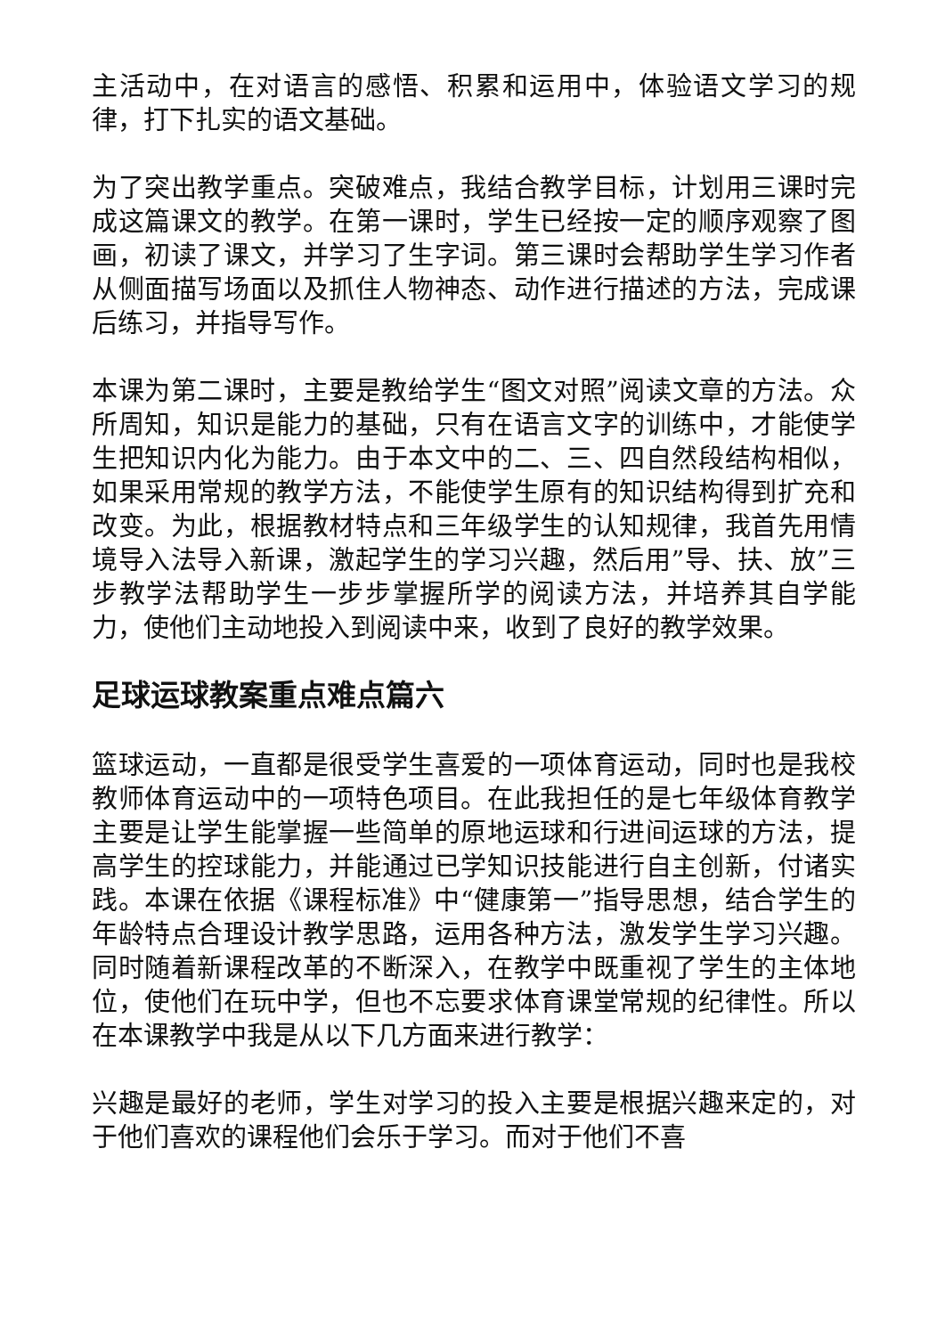主活动中，在对语言的感悟、积累和运用中，体验语文学习的规律，打下扎实的语文基础。
为了突出教学重点。突破难点，我结合教学目标，计划用三课时完成这篇课文的教学。在第一课时，学生已经按一定的顺序观察了图画，初读了课文，并学习了生字词。第三课时会帮助学生学习作者从侧面描写场面以及抓住人物神态、动作进行描述的方法，完成课后练习，并指导写作。
本课为第二课时，主要是教给学生“图文对照”阅读文章的方法。众所周知，知识是能力的基础，只有在语言文字的训练中，才能使学生把知识内化为能力。由于本文中的二、三、四自然段结构相似，如果采用常规的教学方法，不能使学生原有的知识结构得到扩充和改变。为此，根据教材特点和三年级学生的认知规律，我首先用情境导入法导入新课，激起学生的学习兴趣，然后用”导、扶、放”三步教学法帮助学生一步步掌握所学的阅读方法，并培养其自学能力，使他们主动地投入到阅读中来，收到了良好的教学效果。
足球运球教案重点难点篇六
篮球运动，一直都是很受学生喜爱的一项体育运动，同时也是我校教师体育运动中的一项特色项目。在此我担任的是七年级体育教学主要是让学生能掌握一些简单的原地运球和行进间运球的方法，提高学生的控球能力，并能通过已学知识技能进行自主创新，付诸实践。本课在依据《课程标准》中“健康第一”指导思想，结合学生的年龄特点合理设计教学思路，运用各种方法，激发学生学习兴趣。同时随着新课程改革的不断深入，在教学中既重视了学生的主体地位，使他们在玩中学，但也不忘要求体育课堂常规的纪律性。所以在本课教学中我是从以下几方面来进行教学：
兴趣是最好的老师，学生对学习的投入主要是根据兴趣来定的，对于他们喜欢的课程他们会乐于学习。而对于他们不喜